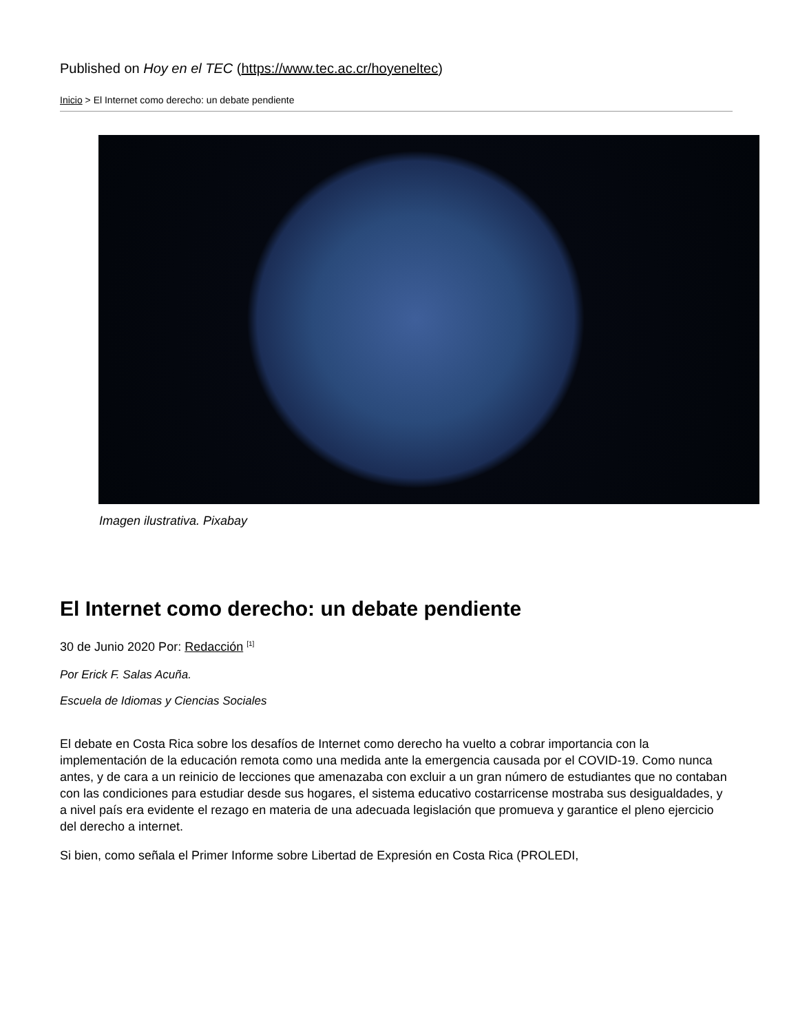Published on Hoy en el TEC (https://www.tec.ac.cr/hoyeneltec)
Inicio > El Internet como derecho: un debate pendiente
Imagen ilustrativa. Pixabay
El Internet como derecho: un debate pendiente
30 de Junio 2020 Por: Redacción <sup>[1]</sup>
Por Erick F. Salas Acuña.
Escuela de Idiomas y Ciencias Sociales
El debate en Costa Rica sobre los desafíos de Internet como derecho ha vuelto a cobrar importancia con la implementación de la educación remota como una medida ante la emergencia causada por el COVID-19. Como nunca antes, y de cara a un reinicio de lecciones que amenazaba con excluir a un gran número de estudiantes que no contaban con las condiciones para estudiar desde sus hogares, el sistema educativo costarricense mostraba sus desigualdades, y a nivel país era evidente el rezago en materia de una adecuada legislación que promueva y garantice el pleno ejercicio del derecho a internet.
Si bien, como señala el Primer Informe sobre Libertad de Expresión en Costa Rica (PROLEDI,